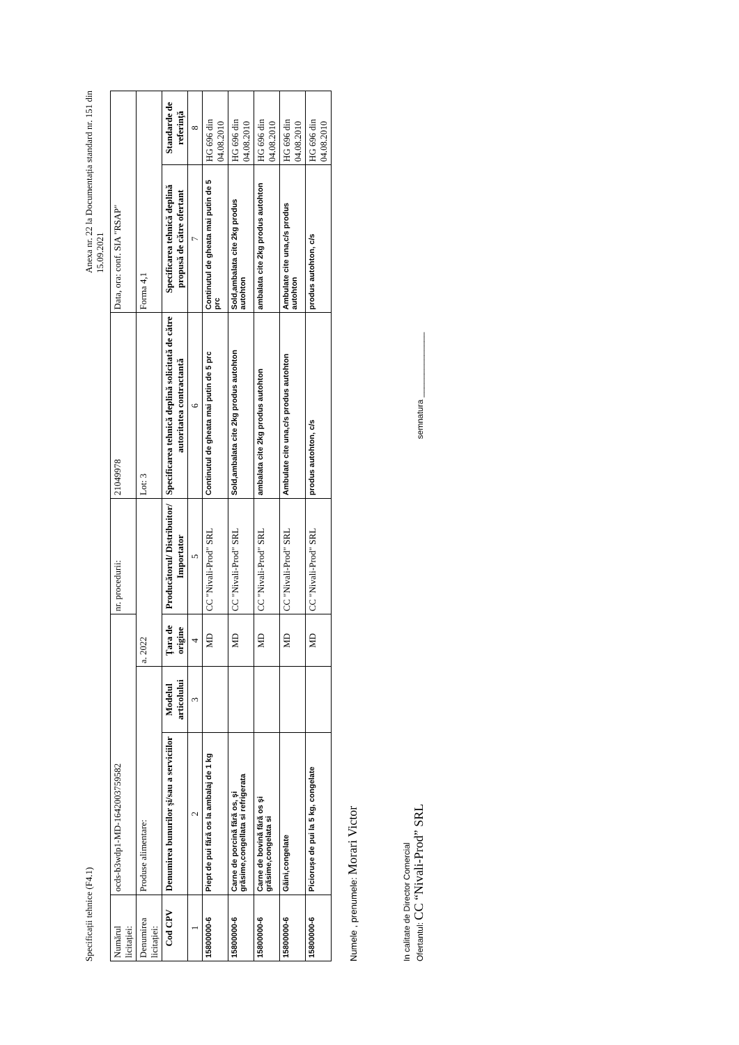Specificații tehnice (F4.1)
Anexa nr. 22 la Documentația standard nr. 151 din
15.09.2021
| Numărul licitației: | ocds-b3wdp1-MD-1642003759582 | | | nr. procedurii: | 21049978 | Data, ora: conf. SIA "RSAP" | |
| Denumirea licitației: | Produse alimentare: | | a. 2022 | | Lot: 3 | Forma 4,1 | |
| Cod CPV | Denumirea bunurilor şi/sau a serviciilor | Modelul articolului | Ţara de origine | Producătorul/ Distribuitor/ Importator | Specificarea tehnică deplină solicitată de către autoritatea contractantă | Specificarea tehnică deplină propusă de către ofertant | Standarde de referinţă |
| 1 | 2 | 3 | 4 | 5 | 6 | 7 | 8 |
| 15800000-6 | Piept de pui fără os la ambalaj de 1 kg | | MD | CC "Nivali-Prod" SRL | Continutul de gheata mai putin de 5 prc | Continutul de gheata mai putin de 5 prc | HG 696 din 04.08.2010 |
| 15800000-6 | Carne de porcină fără os, şi grăsime,congellata si refrigerata | | MD | CC "Nivali-Prod" SRL | Sold,ambalata cite 2kg produs autohton | Sold,ambalata cite 2kg produs autohton | HG 696 din 04.08.2010 |
| 15800000-6 | Carne de bovină fără os şi grăsime,congelata si | | MD | CC "Nivali-Prod" SRL | ambalata cite 2kg produs autohton | ambalata cite 2kg produs autohton | HG 696 din 04.08.2010 |
| 15800000-6 | Găini,congelate | | MD | CC "Nivali-Prod" SRL | Ambulate cite una,c/s produs autohton | Ambulate cite una,c/s produs autohton | HG 696 din 04.08.2010 |
| 15800000-6 | Piciorușe de pui la 5 kg, congelate | | MD | CC "Nivali-Prod" SRL | produs autohton, c/s | produs autohton, c/s | HG 696 din 04.08.2010 |
Numele , prenumele: Morari Victor
In calitate de Director Comercial
Ofertantul: CC “Nivali-Prod” SRL semnatura ______________